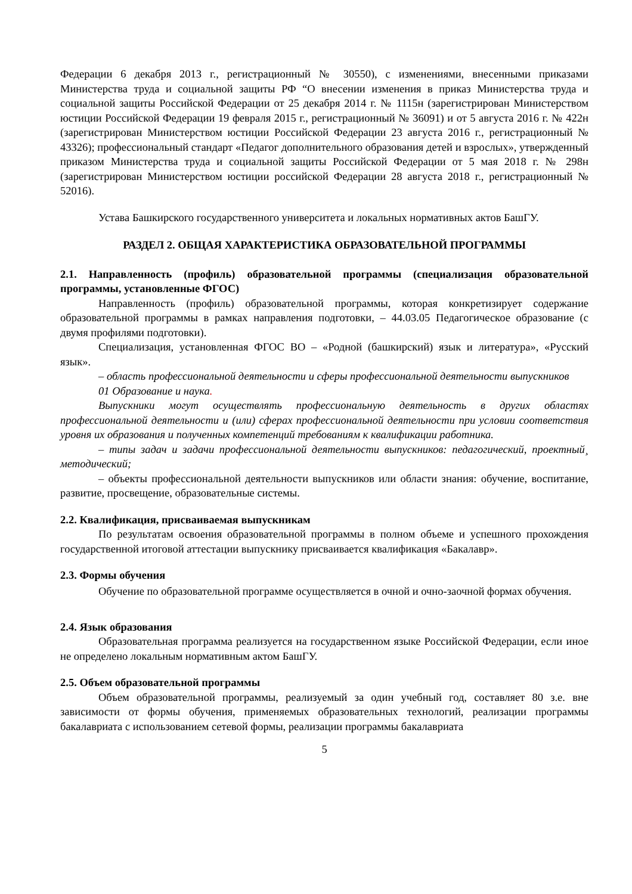Федерации 6 декабря 2013 г., регистрационный № 30550), с изменениями, внесенными приказами Министерства труда и социальной защиты РФ “О внесении изменения в приказ Министерства труда и социальной защиты Российской Федерации от 25 декабря 2014 г. № 1115н (зарегистрирован Министерством юстиции Российской Федерации 19 февраля 2015 г., регистрационный № 36091) и от 5 августа 2016 г. № 422н (зарегистрирован Министерством юстиции Российской Федерации 23 августа 2016 г., регистрационный № 43326); профессиональный стандарт «Педагог дополнительного образования детей и взрослых», утвержденный приказом Министерства труда и социальной защиты Российской Федерации от 5 мая 2018 г. № 298н (зарегистрирован Министерством юстиции российской Федерации 28 августа 2018 г., регистрационный № 52016).
Устава Башкирского государственного университета и локальных нормативных актов БашГУ.
РАЗДЕЛ 2. ОБЩАЯ ХАРАКТЕРИСТИКА ОБРАЗОВАТЕЛЬНОЙ ПРОГРАММЫ
2.1. Направленность (профиль) образовательной программы (специализация образовательной программы, установленные ФГОС)
Направленность (профиль) образовательной программы, которая конкретизирует содержание образовательной программы в рамках направления подготовки, – 44.03.05 Педагогическое образование (с двумя профилями подготовки).
Специализация, установленная ФГОС ВО – «Родной (башкирский) язык и литература», «Русский язык».
– область профессиональной деятельности и сферы профессиональной деятельности выпускников
01 Образование и наука.
Выпускники могут осуществлять профессиональную деятельность в других областях профессиональной деятельности и (или) сферах профессиональной деятельности при условии соответствия уровня их образования и полученных компетенций требованиям к квалификации работника.
– типы задач и задачи профессиональной деятельности выпускников: педагогический, проектный¸ методический;
– объекты профессиональной деятельности выпускников или области знания: обучение, воспитание, развитие, просвещение, образовательные системы.
2.2. Квалификация, присваиваемая выпускникам
По результатам освоения образовательной программы в полном объеме и успешного прохождения государственной итоговой аттестации выпускнику присваивается квалификация «Бакалавр».
2.3. Формы обучения
Обучение по образовательной программе осуществляется в очной и очно-заочной формах обучения.
2.4. Язык образования
Образовательная программа реализуется на государственном языке Российской Федерации, если иное не определено локальным нормативным актом БашГУ.
2.5. Объем образовательной программы
Объем образовательной программы, реализуемый за один учебный год, составляет 80 з.е. вне зависимости от формы обучения, применяемых образовательных технологий, реализации программы бакалавриата с использованием сетевой формы, реализации программы бакалавриата
5